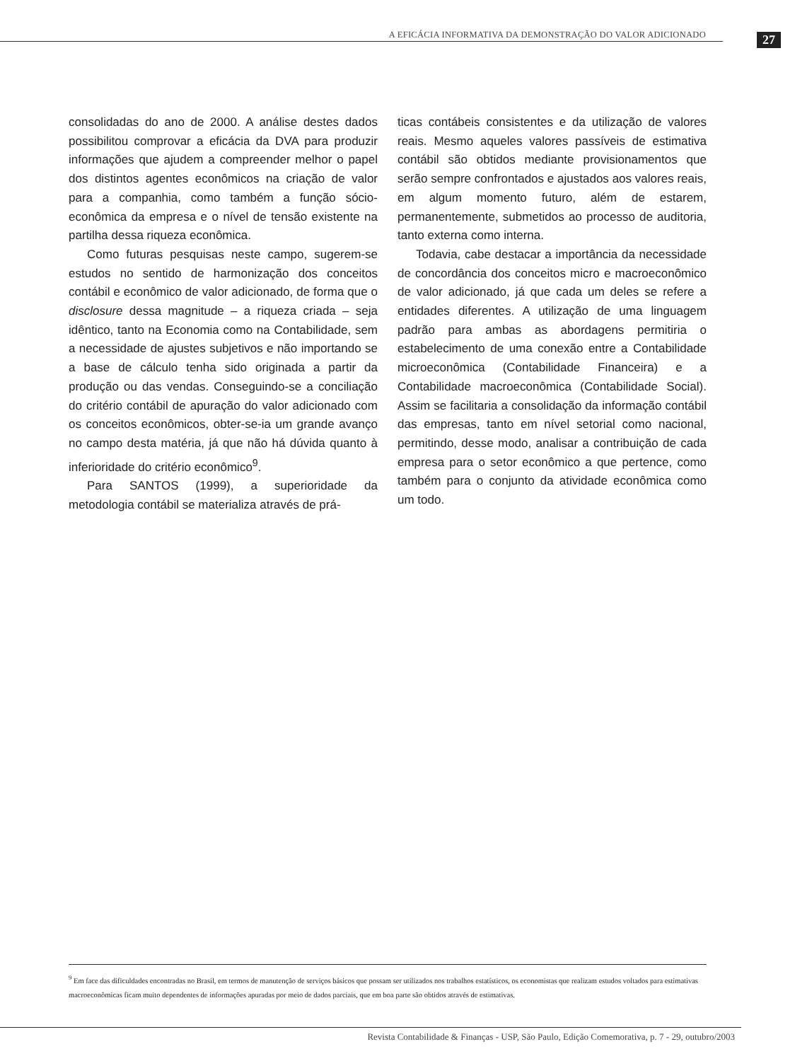A EFICÁCIA INFORMATIVA DA DEMONSTRAÇÃO DO VALOR ADICIONADO
27
consolidadas do ano de 2000. A análise destes dados possibilitou comprovar a eficácia da DVA para produzir informações que ajudem a compreender melhor o papel dos distintos agentes econômicos na criação de valor para a companhia, como também a função sócio-econômica da empresa e o nível de tensão existente na partilha dessa riqueza econômica.
Como futuras pesquisas neste campo, sugerem-se estudos no sentido de harmonização dos conceitos contábil e econômico de valor adicionado, de forma que o disclosure dessa magnitude – a riqueza criada – seja idêntico, tanto na Economia como na Contabilidade, sem a necessidade de ajustes subjetivos e não importando se a base de cálculo tenha sido originada a partir da produção ou das vendas. Conseguindo-se a conciliação do critério contábil de apuração do valor adicionado com os conceitos econômicos, obter-se-ia um grande avanço no campo desta matéria, já que não há dúvida quanto à inferioridade do critério econômico<sup>9</sup>.
Para SANTOS (1999), a superioridade da metodologia contábil se materializa através de prá-
ticas contábeis consistentes e da utilização de valores reais. Mesmo aqueles valores passíveis de estimativa contábil são obtidos mediante provisionamentos que serão sempre confrontados e ajustados aos valores reais, em algum momento futuro, além de estarem, permanentemente, submetidos ao processo de auditoria, tanto externa como interna.
Todavia, cabe destacar a importância da necessidade de concordância dos conceitos micro e macroeconômico de valor adicionado, já que cada um deles se refere a entidades diferentes. A utilização de uma linguagem padrão para ambas as abordagens permitiria o estabelecimento de uma conexão entre a Contabilidade microeconômica (Contabilidade Financeira) e a Contabilidade macroeconômica (Contabilidade Social). Assim se facilitaria a consolidação da informação contábil das empresas, tanto em nível setorial como nacional, permitindo, desse modo, analisar a contribuição de cada empresa para o setor econômico a que pertence, como também para o conjunto da atividade econômica como um todo.
<sup>9</sup> Em face das dificuldades encontradas no Brasil, em termos de manutenção de serviços básicos que possam ser utilizados nos trabalhos estatísticos, os economistas que realizam estudos voltados para estimativas macroeconômicas ficam muito dependentes de informações apuradas por meio de dados parciais, que em boa parte são obtidos através de estimativas.
Revista Contabilidade & Finanças - USP, São Paulo, Edição Comemorativa, p. 7 - 29, outubro/2003